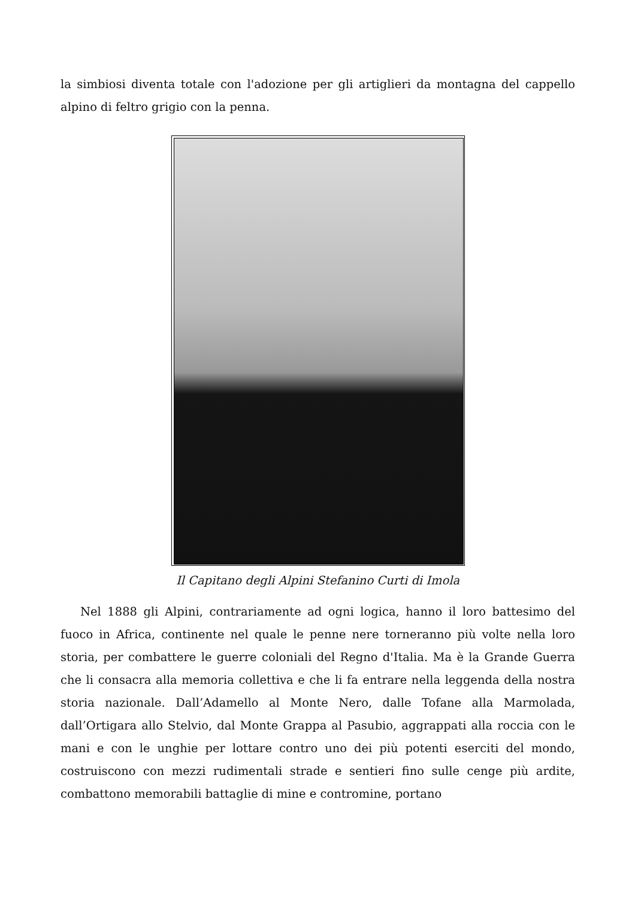la simbiosi diventa totale con l'adozione per gli artiglieri da montagna del cappello alpino di feltro grigio con la penna.
Il Capitano degli Alpini Stefanino Curti di Imola
Nel 1888 gli Alpini, contrariamente ad ogni logica, hanno il loro battesimo del fuoco in Africa, continente nel quale le penne nere torneranno più volte nella loro storia, per combattere le guerre coloniali del Regno d'Italia. Ma è la Grande Guerra che li consacra alla memoria collettiva e che li fa entrare nella leggenda della nostra storia nazionale. Dall’Adamello al Monte Nero, dalle Tofane alla Marmolada, dall’Ortigara allo Stelvio, dal Monte Grappa al Pasubio, aggrappati alla roccia con le mani e con le unghie per lottare contro uno dei più potenti eserciti del mondo, costruiscono con mezzi rudimentali strade e sentieri fino sulle cenge più ardite, combattono memorabili battaglie di mine e contromine, portano